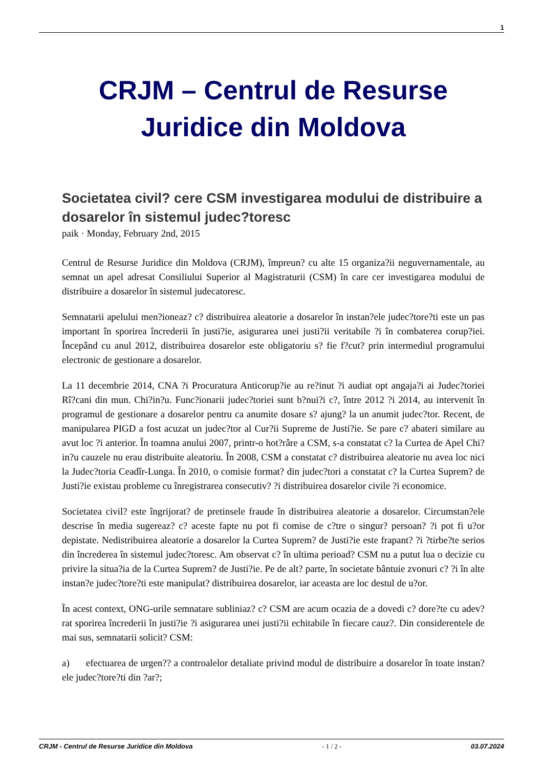1
CRJM – Centrul de Resurse Juridice din Moldova
Societatea civil? cere CSM investigarea modului de distribuire a dosarelor în sistemul judec?toresc
paik · Monday, February 2nd, 2015
Centrul de Resurse Juridice din Moldova (CRJM), împreun? cu alte 15 organiza?ii neguvernamentale, au semnat un apel adresat Consiliului Superior al Magistraturii (CSM) în care cer investigarea modului de distribuire a dosarelor în sistemul judecatoresc.
Semnatarii apelului men?ioneaz? c? distribuirea aleatorie a dosarelor în instan?ele judec?tore?ti este un pas important în sporirea încrederii în justi?ie, asigurarea unei justi?ii veritabile ?i în combaterea corup?iei. Începând cu anul 2012, distribuirea dosarelor este obligatoriu s? fie f?cut? prin intermediul programului electronic de gestionare a dosarelor.
La 11 decembrie 2014, CNA ?i Procuratura Anticorup?ie au re?inut ?i audiat opt angaja?i ai Judec?toriei Rî?cani din mun. Chi?in?u. Func?ionarii judec?toriei sunt b?nui?i c?, între 2012 ?i 2014, au intervenit în programul de gestionare a dosarelor pentru ca anumite dosare s? ajung? la un anumit judec?tor. Recent, de manipularea PIGD a fost acuzat un judec?tor al Cur?ii Supreme de Justi?ie. Se pare c? abateri similare au avut loc ?i anterior. În toamna anului 2007, printr-o hot?râre a CSM, s-a constatat c? la Curtea de Apel Chi?in?u cauzele nu erau distribuite aleatoriu. În 2008, CSM a constatat c? distribuirea aleatorie nu avea loc nici la Judec?toria Ceadîr-Lunga. În 2010, o comisie format? din judec?tori a constatat c? la Curtea Suprem? de Justi?ie existau probleme cu înregistrarea consecutiv? ?i distribuirea dosarelor civile ?i economice.
Societatea civil? este îngrijorat? de pretinsele fraude în distribuirea aleatorie a dosarelor. Circumstan?ele descrise în media sugereaz? c? aceste fapte nu pot fi comise de c?tre o singur? persoan? ?i pot fi u?or depistate. Nedistribuirea aleatorie a dosarelor la Curtea Suprem? de Justi?ie este frapant? ?i ?tirbe?te serios din încrederea în sistemul judec?toresc. Am observat c? în ultima perioad? CSM nu a putut lua o decizie cu privire la situa?ia de la Curtea Suprem? de Justi?ie. Pe de alt? parte, în societate bântuie zvonuri c? ?i în alte instan?e judec?tore?ti este manipulat? distribuirea dosarelor, iar aceasta are loc destul de u?or.
În acest context, ONG-urile semnatare subliniaz? c? CSM are acum ocazia de a dovedi c? dore?te cu adev?rat sporirea încrederii în justi?ie ?i asigurarea unei justi?ii echitabile în fiecare cauz?. Din considerentele de mai sus, semnatarii solicit? CSM:
a) efectuarea de urgen?? a controalelor detaliate privind modul de distribuire a dosarelor în toate instan?ele judec?tore?ti din ?ar?;
CRJM - Centrul de Resurse Juridice din Moldova - 1 / 2 - 03.07.2024